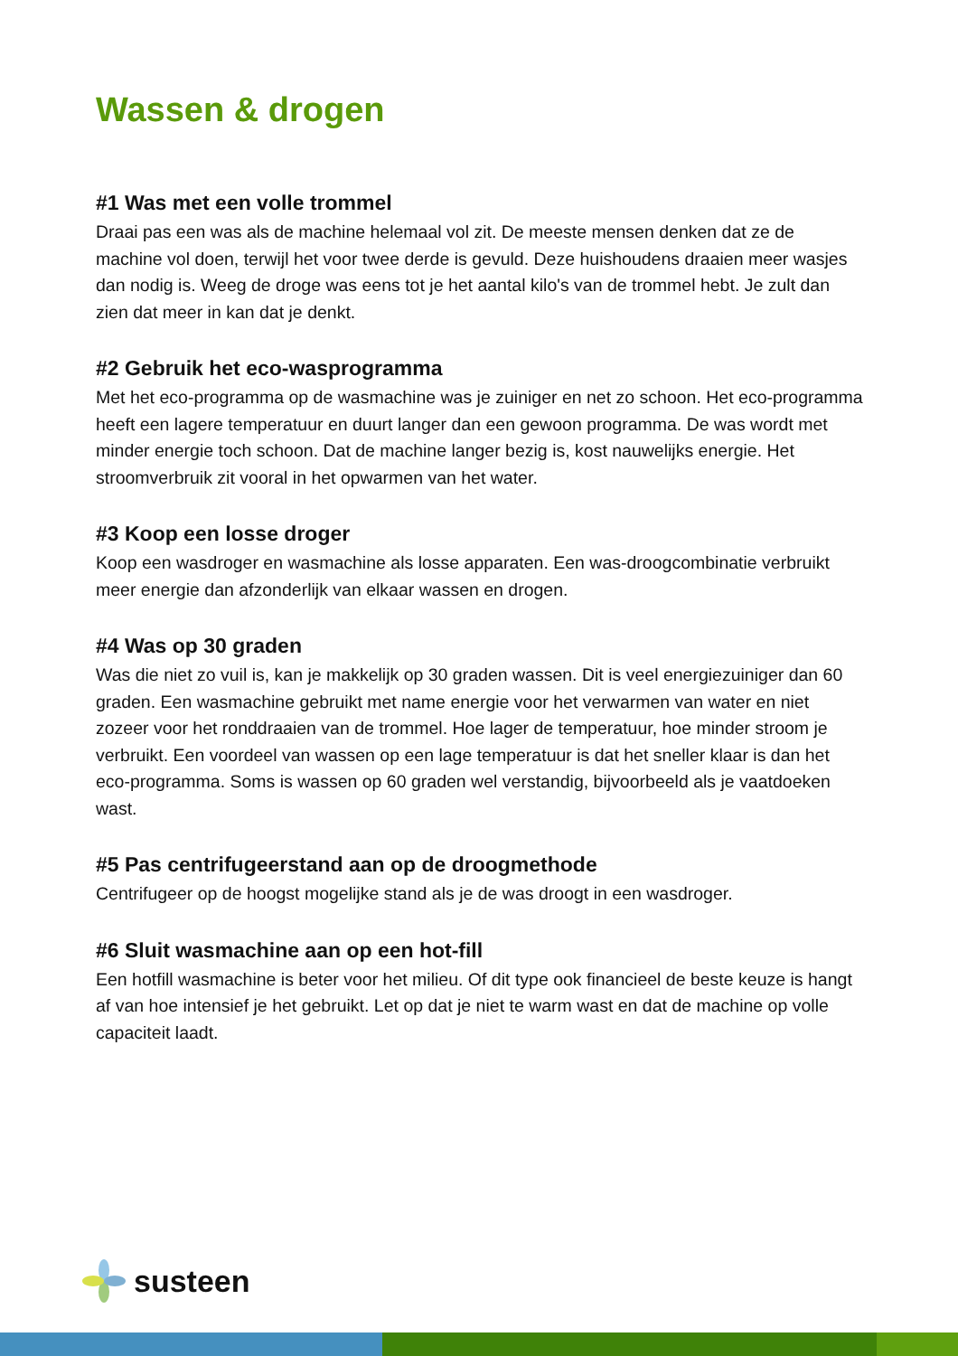Wassen & drogen
#1 Was met een volle trommel
Draai pas een was als de machine helemaal vol zit. De meeste mensen denken dat ze de machine vol doen, terwijl het voor twee derde is gevuld. Deze huishoudens draaien meer wasjes dan nodig is. Weeg de droge was eens tot je het aantal kilo's van de trommel hebt. Je zult dan zien dat meer in kan dat je denkt.
#2 Gebruik het eco-wasprogramma
Met het eco-programma op de wasmachine was je zuiniger en net zo schoon. Het eco-programma heeft een lagere temperatuur en duurt langer dan een gewoon programma. De was wordt met minder energie toch schoon. Dat de machine langer bezig is, kost nauwelijks energie. Het stroomverbruik zit vooral in het opwarmen van het water.
#3 Koop een losse droger
Koop een wasdroger en wasmachine als losse apparaten. Een was-droogcombinatie verbruikt meer energie dan afzonderlijk van elkaar wassen en drogen.
#4 Was op 30 graden
Was die niet zo vuil is, kan je makkelijk op 30 graden wassen. Dit is veel energiezuiniger dan 60 graden. Een wasmachine gebruikt met name energie voor het verwarmen van water en niet zozeer voor het ronddraaien van de trommel. Hoe lager de temperatuur, hoe minder stroom je verbruikt. Een voordeel van wassen op een lage temperatuur is dat het sneller klaar is dan het eco-programma. Soms is wassen op 60 graden wel verstandig, bijvoorbeeld als je vaatdoeken wast.
#5 Pas centrifugeerstand aan op de droogmethode
Centrifugeer op de hoogst mogelijke stand als je de was droogt in een wasdroger.
#6 Sluit wasmachine aan op een hot-fill
Een hotfill wasmachine is beter voor het milieu. Of dit type ook financieel de beste keuze is hangt af van hoe intensief je het gebruikt. Let op dat je niet te warm wast en dat de machine op volle capaciteit laadt.
susteen